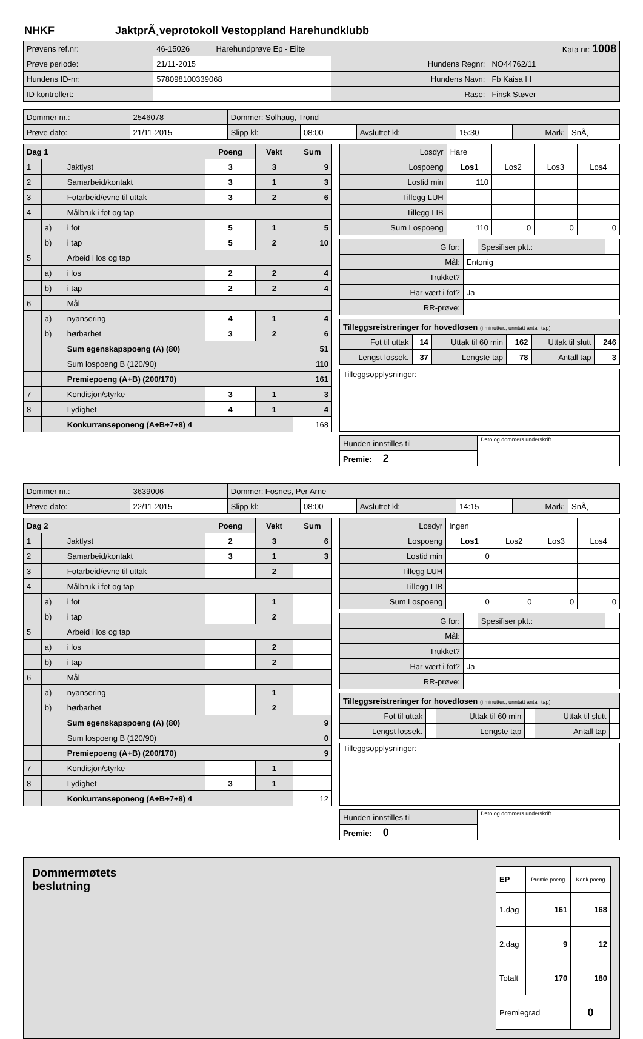NHKF JaktprÃ¸veprotokoll Vestoppland Harehundklubb
| Prøvens ref.nr: | 46-15026 Harehundprøve Ep - Elite | | | Kata nr: 1008 |
| Prøve periode: | 21/11-2015 | Hundens Regnr: | NO44762/11 | |
| Hundens ID-nr: | 578098100339068 | Hundens Navn: | Fb Kaisa I I | |
| ID kontrollert: | | Rase: | Finsk Støver | |
| Dommer nr.: | 2546078 | Dommer: Solhaug, Trond | | | | | |
| Prøve dato: | 21/11-2015 | Slipp kl: | 08:00 | Avsluttet kl: | 15:30 | Mark: | SnÃ¸ |
| Dag 1 | | | Poeng | Vekt | Sum |
| 1 | | Jaktlyst | 3 | 3 | 9 |
| 2 | | Samarbeid/kontakt | 3 | 1 | 3 |
| 3 | | Fotarbeid/evne til uttak | 3 | 2 | 6 |
| 4 | | Målbruk i fot og tap | | | |
| | a) | i fot | 5 | 1 | 5 |
| | b) | i tap | 5 | 2 | 10 |
| 5 | | Arbeid i los og tap | | | |
| | a) | i los | 2 | 2 | 4 |
| | b) | i tap | 2 | 2 | 4 |
| 6 | | Mål | | | |
| | a) | nyansering | 4 | 1 | 4 |
| | b) | hørbarhet | 3 | 2 | 6 |
| | | Sum egenskapspoeng (A) (80) | | | 51 |
| | | Sum lospoeng B (120/90) | | | 110 |
| | | Premiepoeng (A+B) (200/170) | | | 161 |
| 7 | | Kondisjon/styrke | 3 | 1 | 3 |
| 8 | | Lydighet | 4 | 1 | 4 |
| | | Konkurranseponeng (A+B+7+8) 4 | | | 168 |
| Losdyr | Hare | | | |
| Lospoeng | Los1 | Los2 | Los3 | Los4 |
| Lostid min | 110 | | | |
| Tillegg LUH | | | | |
| Tillegg LIB | | | | |
| Sum Lospoeng | 110 | 0 | 0 | 0 |
| G for: | | Spesifiser pkt.: | |
| Mål: | Entonig | | |
| Trukket? | | | |
| Har vært i fot? | Ja | | |
| RR-prøve: | | | |
| Tilleggsreistreringer for hovedlosen (i minutter., unntatt antall tap) | | | | | |
| Fot til uttak | 14 | Uttak til 60 min | 162 | Uttak til slutt | 246 |
| Lengst lossek. | 37 | Lengste tap | 78 | Antall tap | 3 |
| Tilleggsopplysninger: |
| Hunden innstilles til | Dato og dommers underskrift |
| Premie: 2 | |
| Dommer nr.: | 3639006 | Dommer: Fosnes, Per Arne | | | | | |
| Prøve dato: | 22/11-2015 | Slipp kl: | 08:00 | Avsluttet kl: | 14:15 | Mark: | SnÃ¸ |
| Dag 2 | | | Poeng | Vekt | Sum |
| 1 | | Jaktlyst | 2 | 3 | 6 |
| 2 | | Samarbeid/kontakt | 3 | 1 | 3 |
| 3 | | Fotarbeid/evne til uttak | | 2 | |
| 4 | | Målbruk i fot og tap | | | |
| | a) | i fot | | 1 | |
| | b) | i tap | | 2 | |
| 5 | | Arbeid i los og tap | | | |
| | a) | i los | | 2 | |
| | b) | i tap | | 2 | |
| 6 | | Mål | | | |
| | a) | nyansering | | 1 | |
| | b) | hørbarhet | | 2 | |
| | | Sum egenskapspoeng (A) (80) | | | 9 |
| | | Sum lospoeng B (120/90) | | | 0 |
| | | Premiepoeng (A+B) (200/170) | | | 9 |
| 7 | | Kondisjon/styrke | | 1 | |
| 8 | | Lydighet | 3 | 1 | |
| | | Konkurranseponeng (A+B+7+8) 4 | | | 12 |
| Losdyr | Ingen | | | |
| Lospoeng | Los1 | Los2 | Los3 | Los4 |
| Lostid min | 0 | | | |
| Tillegg LUH | | | | |
| Tillegg LIB | | | | |
| Sum Lospoeng | 0 | 0 | 0 | 0 |
| G for: | | Spesifiser pkt.: | |
| Mål: | | | |
| Trukket? | | | |
| Har vært i fot? | Ja | | |
| RR-prøve: | | | |
| Tilleggsreistreringer for hovedlosen (i minutter., unntatt antall tap) | | | | | |
| Fot til uttak | | Uttak til 60 min | | Uttak til slutt | |
| Lengst lossek. | | Lengste tap | | Antall tap | |
| Tilleggsopplysninger: |
| Hunden innstilles til | Dato og dommers underskrift |
| Premie: 0 | |
Dommermøtets
beslutning
| EP | Premie poeng | Konk poeng |
| --- | --- | --- |
| 1.dag | 161 | 168 |
| 2.dag | 9 | 12 |
| Totalt | 170 | 180 |
| Premiegrad | | 0 |